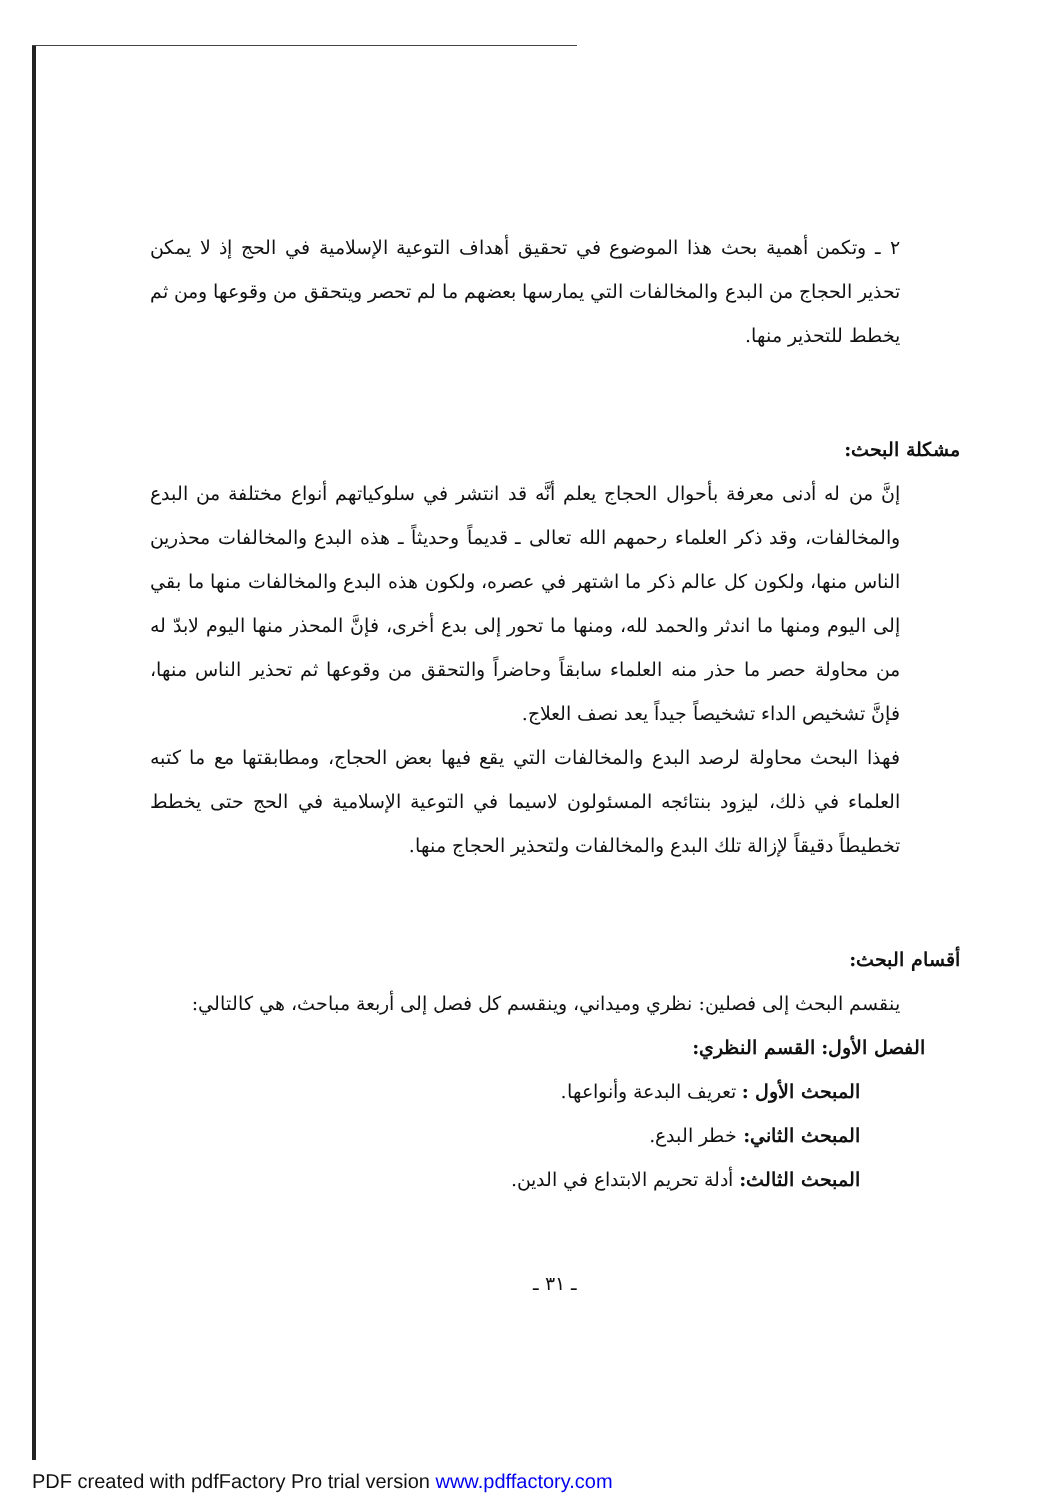٢ ـ وتكمن أهمية بحث هذا الموضوع في تحقيق أهداف التوعية الإسلامية في الحج إذ لا يمكن تحذير الحجاج من البدع والمخالفات التي يمارسها بعضهم ما لم تحصر ويتحقق من وقوعها ومن ثم يخطط للتحذير منها.
مشكلة البحث:
إنَّ من له أدنى معرفة بأحوال الحجاج يعلم أنَّه قد انتشر في سلوكياتهم أنواع مختلفة من البدع والمخالفات، وقد ذكر العلماء رحمهم الله تعالى ـ قديماً وحديثاً ـ هذه البدع والمخالفات محذرين الناس منها، ولكون كل عالم ذكر ما اشتهر في عصره، ولكون هذه البدع والمخالفات منها ما بقي إلى اليوم ومنها ما اندثر والحمد لله، ومنها ما تحور إلى بدع أخرى، فإنَّ المحذر منها اليوم لابدّ له من محاولة حصر ما حذر منه العلماء سابقاً وحاضراً والتحقق من وقوعها ثم تحذير الناس منها، فإنَّ تشخيص الداء تشخيصاً جيداً يعد نصف العلاج.
فهذا البحث محاولة لرصد البدع والمخالفات التي يقع فيها بعض الحجاج، ومطابقتها مع ما كتبه العلماء في ذلك، ليزود بنتائجه المسئولون لاسيما في التوعية الإسلامية في الحج حتى يخطط تخطيطاً دقيقاً لإزالة تلك البدع والمخالفات ولتحذير الحجاج منها.
أقسام البحث:
ينقسم البحث إلى فصلين: نظري وميداني، وينقسم كل فصل إلى أربعة مباحث، هي كالتالي:
الفصل الأول: القسم النظري:
المبحث الأول : تعريف البدعة وأنواعها.
المبحث الثاني: خطر البدع.
المبحث الثالث: أدلة تحريم الابتداع في الدين.
ـ ٣١ ـ
PDF created with pdfFactory Pro trial version www.pdffactory.com